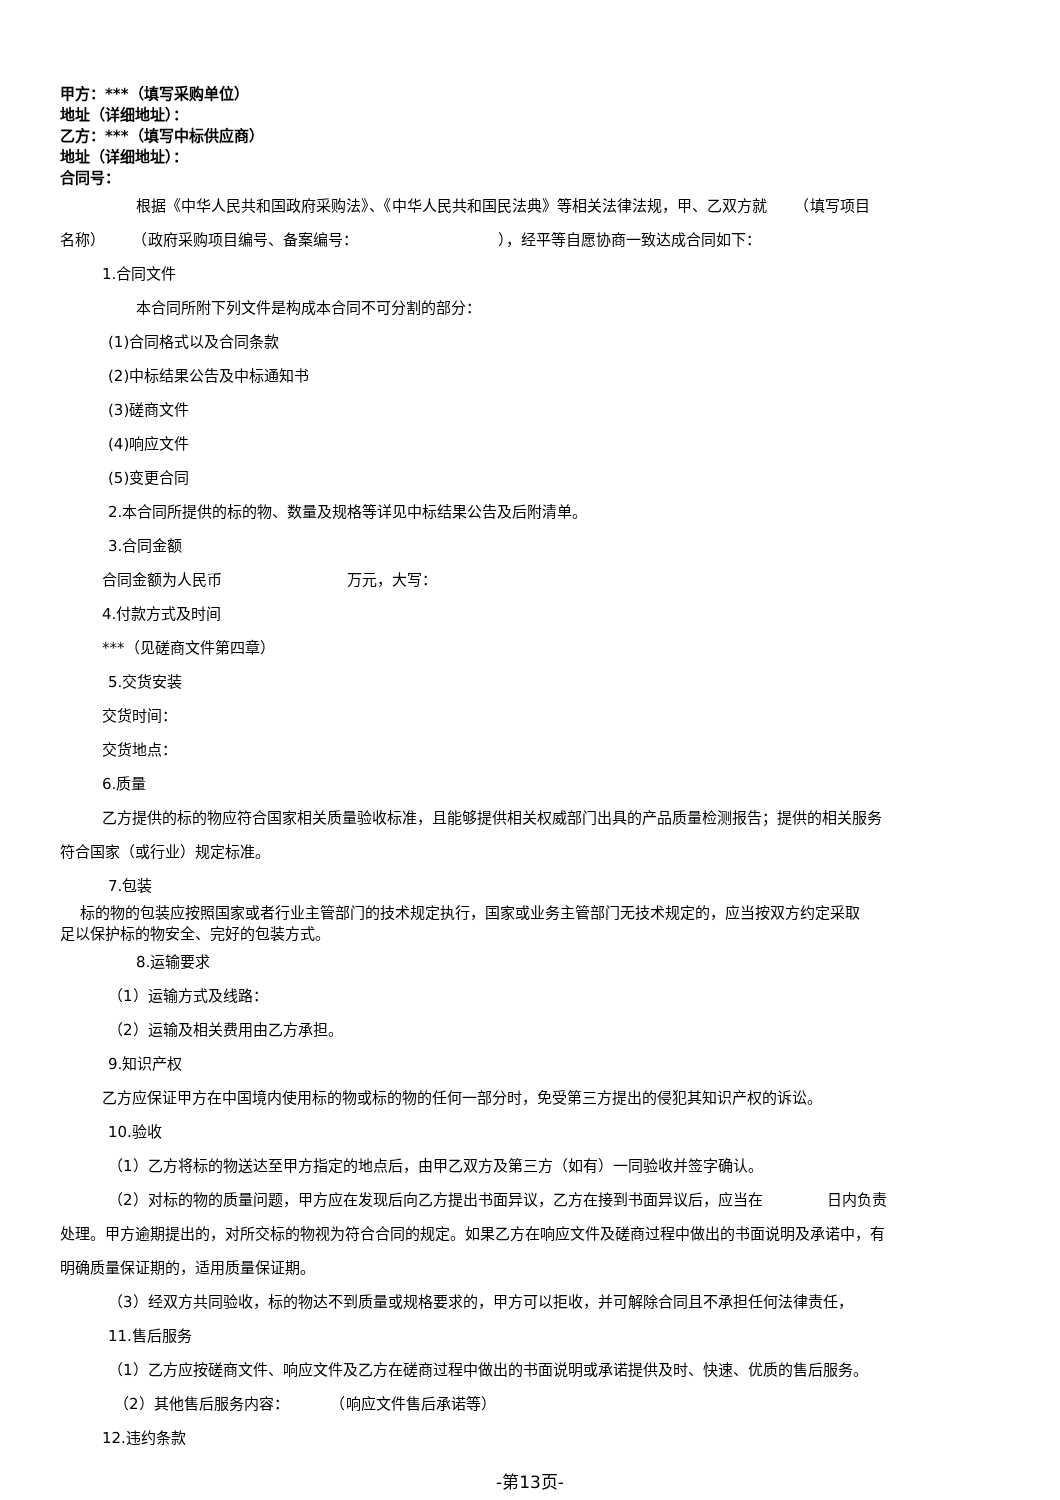甲方：***（填写采购单位）
地址（详细地址）：
乙方：***（填写中标供应商）
地址（详细地址）：
合同号：
根据《中华人民共和国政府采购法》、《中华人民共和国民法典》等相关法律法规，甲、乙双方就 　　（填写项目
名称） 　　（政府采购项目编号、备案编号： 　　　　　　　　　），经平等自愿协商一致达成合同如下：
1.合同文件
本合同所附下列文件是构成本合同不可分割的部分：
(1)合同格式以及合同条款
(2)中标结果公告及中标通知书
(3)磋商文件
(4)响应文件
(5)变更合同
2.本合同所提供的标的物、数量及规格等详见中标结果公告及后附清单。
3.合同金额
合同金额为人民币 　　　　　　　　万元，大写：
4.付款方式及时间
***（见磋商文件第四章）
5.交货安装
交货时间：
交货地点：
6.质量
乙方提供的标的物应符合国家相关质量验收标准，且能够提供相关权威部门出具的产品质量检测报告；提供的相关服务
符合国家（或行业）规定标准。
7.包装
标的物的包装应按照国家或者行业主管部门的技术规定执行，国家或业务主管部门无技术规定的，应当按双方约定采取
足以保护标的物安全、完好的包装方式。
8.运输要求
（1）运输方式及线路：
（2）运输及相关费用由乙方承担。
9.知识产权
乙方应保证甲方在中国境内使用标的物或标的物的任何一部分时，免受第三方提出的侵犯其知识产权的诉讼。
10.验收
（1）乙方将标的物送达至甲方指定的地点后，由甲乙双方及第三方（如有）一同验收并签字确认。
（2）对标的物的质量问题，甲方应在发现后向乙方提出书面异议，乙方在接到书面异议后，应当在 　　　　日内负责
处理。甲方逾期提出的，对所交标的物视为符合合同的规定。如果乙方在响应文件及磋商过程中做出的书面说明及承诺中，有
明确质量保证期的，适用质量保证期。
（3）经双方共同验收，标的物达不到质量或规格要求的，甲方可以拒收，并可解除合同且不承担任何法律责任，
11.售后服务
（1）乙方应按磋商文件、响应文件及乙方在磋商过程中做出的书面说明或承诺提供及时、快速、优质的售后服务。
（2）其他售后服务内容： 　　　（响应文件售后承诺等）
12.违约条款
-第13页-